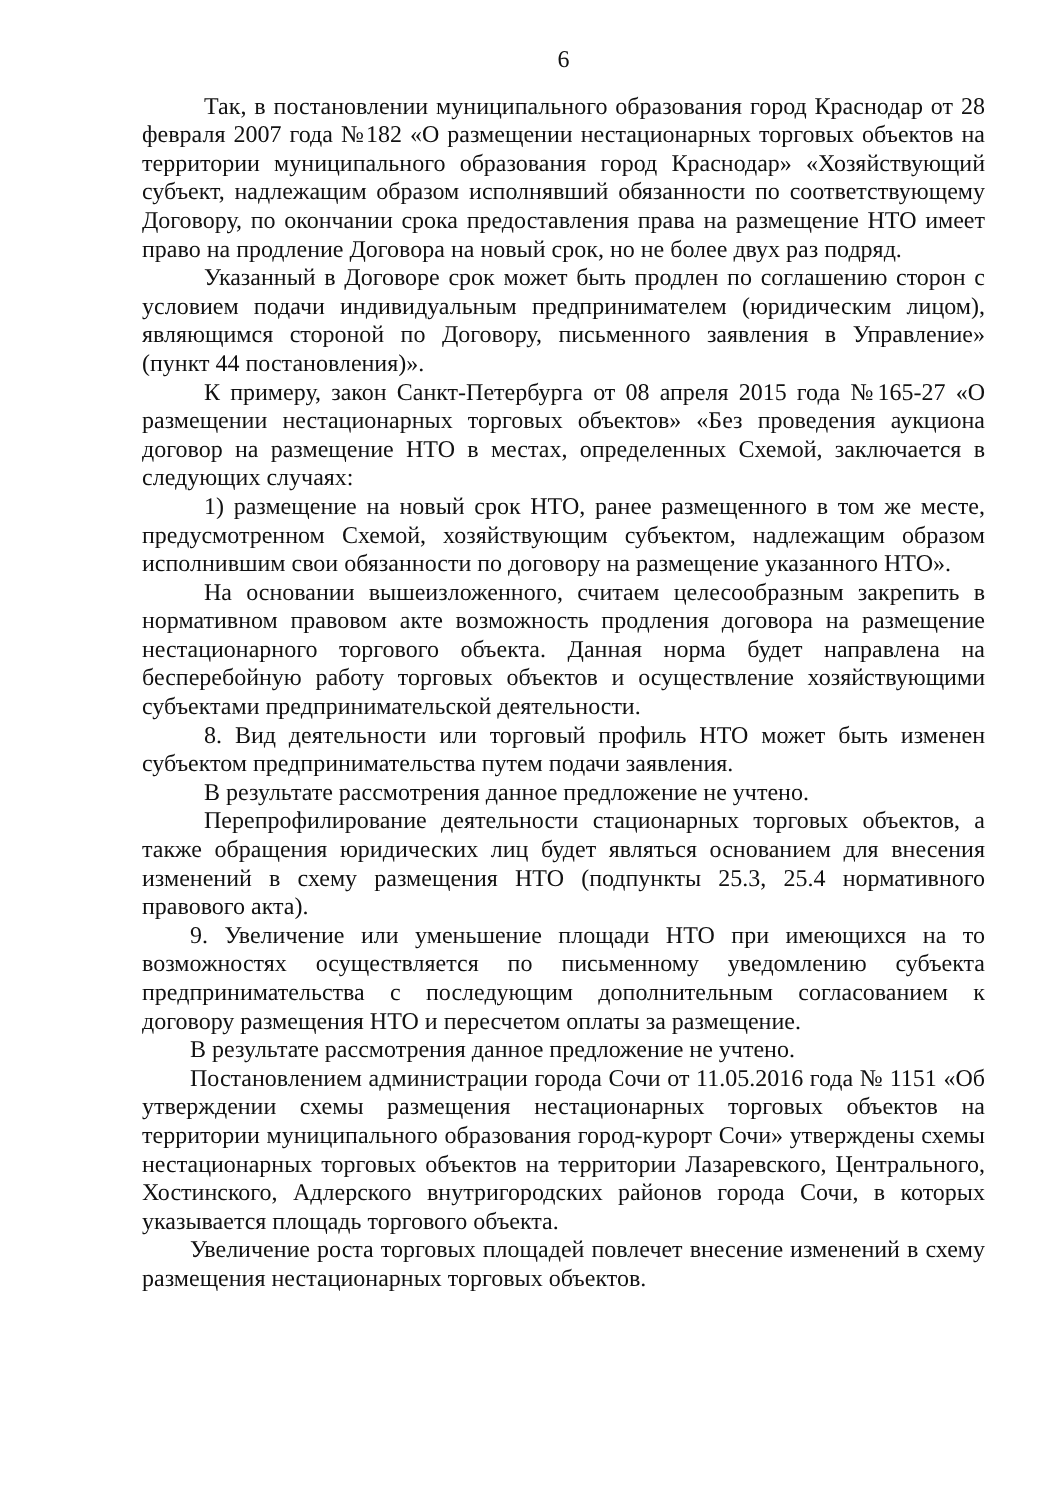6
Так, в постановлении муниципального образования город Краснодар от 28 февраля 2007 года №182 «О размещении нестационарных торговых объектов на территории муниципального образования город Краснодар» «Хозяйствующий субъект, надлежащим образом исполнявший обязанности по соответствующему Договору, по окончании срока предоставления права на размещение НТО имеет право на продление Договора на новый срок, но не более двух раз подряд.
Указанный в Договоре срок может быть продлен по соглашению сторон с условием подачи индивидуальным предпринимателем (юридическим лицом), являющимся стороной по Договору, письменного заявления в Управление» (пункт 44 постановления)».
К примеру, закон Санкт-Петербурга от 08 апреля 2015 года №165-27 «О размещении нестационарных торговых объектов» «Без проведения аукциона договор на размещение НТО в местах, определенных Схемой, заключается в следующих случаях:
1) размещение на новый срок НТО, ранее размещенного в том же месте, предусмотренном Схемой, хозяйствующим субъектом, надлежащим образом исполнившим свои обязанности по договору на размещение указанного НТО».
На основании вышеизложенного, считаем целесообразным закрепить в нормативном правовом акте возможность продления договора на размещение нестационарного торгового объекта. Данная норма будет направлена на бесперебойную работу торговых объектов и осуществление хозяйствующими субъектами предпринимательской деятельности.
8. Вид деятельности или торговый профиль НТО может быть изменен субъектом предпринимательства путем подачи заявления.
В результате рассмотрения данное предложение не учтено.
Перепрофилирование деятельности стационарных торговых объектов, а также обращения юридических лиц будет являться основанием для внесения изменений в схему размещения НТО (подпункты 25.3, 25.4 нормативного правового акта).
9. Увеличение или уменьшение площади НТО при имеющихся на то возможностях осуществляется по письменному уведомлению субъекта предпринимательства с последующим дополнительным согласованием к договору размещения НТО и пересчетом оплаты за размещение.
В результате рассмотрения данное предложение не учтено.
Постановлением администрации города Сочи от 11.05.2016 года № 1151 «Об утверждении схемы размещения нестационарных торговых объектов на территории муниципального образования город-курорт Сочи» утверждены схемы нестационарных торговых объектов на территории Лазаревского, Центрального, Хостинского, Адлерского внутригородских районов города Сочи, в которых указывается площадь торгового объекта.
Увеличение роста торговых площадей повлечет внесение изменений в схему размещения нестационарных торговых объектов.